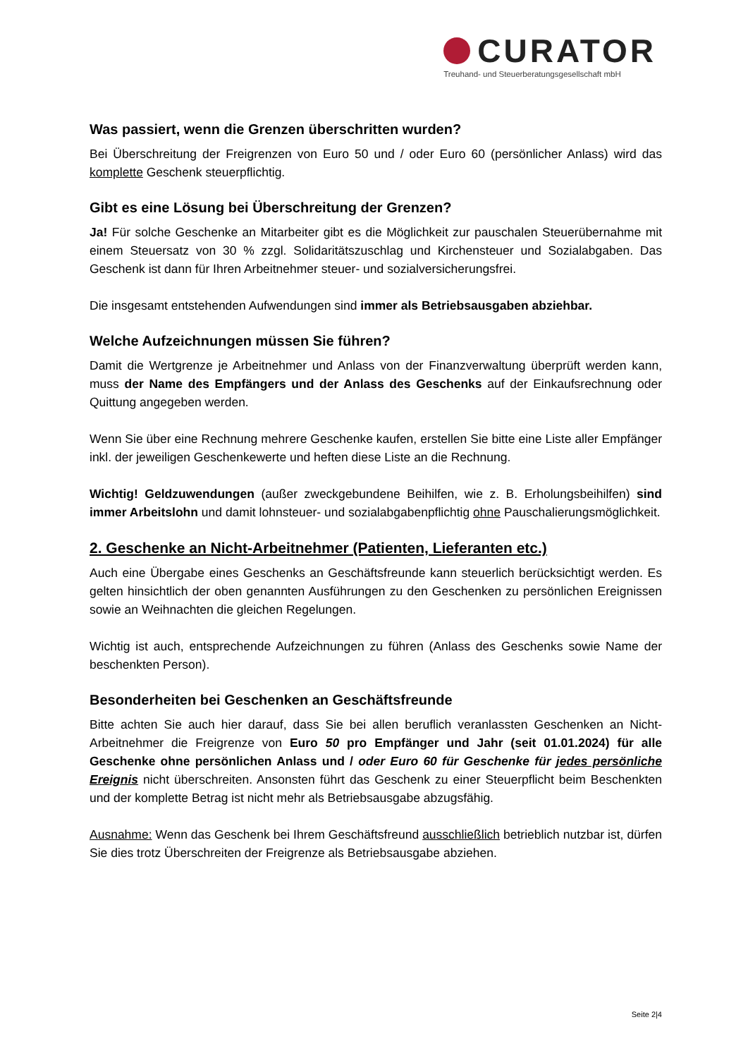CURATOR
Treuhand- und Steuerberatungsgesellschaft mbH
Was passiert, wenn die Grenzen überschritten wurden?
Bei Überschreitung der Freigrenzen von Euro 50 und / oder Euro 60 (persönlicher Anlass) wird das komplette Geschenk steuerpflichtig.
Gibt es eine Lösung bei Überschreitung der Grenzen?
Ja! Für solche Geschenke an Mitarbeiter gibt es die Möglichkeit zur pauschalen Steuerübernahme mit einem Steuersatz von 30 % zzgl. Solidaritätszuschlag und Kirchensteuer und Sozialabgaben. Das Geschenk ist dann für Ihren Arbeitnehmer steuer- und sozialversicherungsfrei.
Die insgesamt entstehenden Aufwendungen sind immer als Betriebsausgaben abziehbar.
Welche Aufzeichnungen müssen Sie führen?
Damit die Wertgrenze je Arbeitnehmer und Anlass von der Finanzverwaltung überprüft werden kann, muss der Name des Empfängers und der Anlass des Geschenks auf der Einkaufsrechnung oder Quittung angegeben werden.
Wenn Sie über eine Rechnung mehrere Geschenke kaufen, erstellen Sie bitte eine Liste aller Empfänger inkl. der jeweiligen Geschenkewerte und heften diese Liste an die Rechnung.
Wichtig! Geldzuwendungen (außer zweckgebundene Beihilfen, wie z. B. Erholungsbeihilfen) sind immer Arbeitslohn und damit lohnsteuer- und sozialabgabenpflichtig ohne Pauschalierungsmöglichkeit.
2. Geschenke an Nicht-Arbeitnehmer (Patienten, Lieferanten etc.)
Auch eine Übergabe eines Geschenks an Geschäftsfreunde kann steuerlich berücksichtigt werden. Es gelten hinsichtlich der oben genannten Ausführungen zu den Geschenken zu persönlichen Ereignissen sowie an Weihnachten die gleichen Regelungen.
Wichtig ist auch, entsprechende Aufzeichnungen zu führen (Anlass des Geschenks sowie Name der beschenkten Person).
Besonderheiten bei Geschenken an Geschäftsfreunde
Bitte achten Sie auch hier darauf, dass Sie bei allen beruflich veranlassten Geschenken an Nicht-Arbeitnehmer die Freigrenze von Euro 50 pro Empfänger und Jahr (seit 01.01.2024) für alle Geschenke ohne persönlichen Anlass und / oder Euro 60 für Geschenke für jedes persönliche Ereignis nicht überschreiten. Ansonsten führt das Geschenk zu einer Steuerpflicht beim Beschenkten und der komplette Betrag ist nicht mehr als Betriebsausgabe abzugsfähig.
Ausnahme: Wenn das Geschenk bei Ihrem Geschäftsfreund ausschließlich betrieblich nutzbar ist, dürfen Sie dies trotz Überschreiten der Freigrenze als Betriebsausgabe abziehen.
Seite 2|4